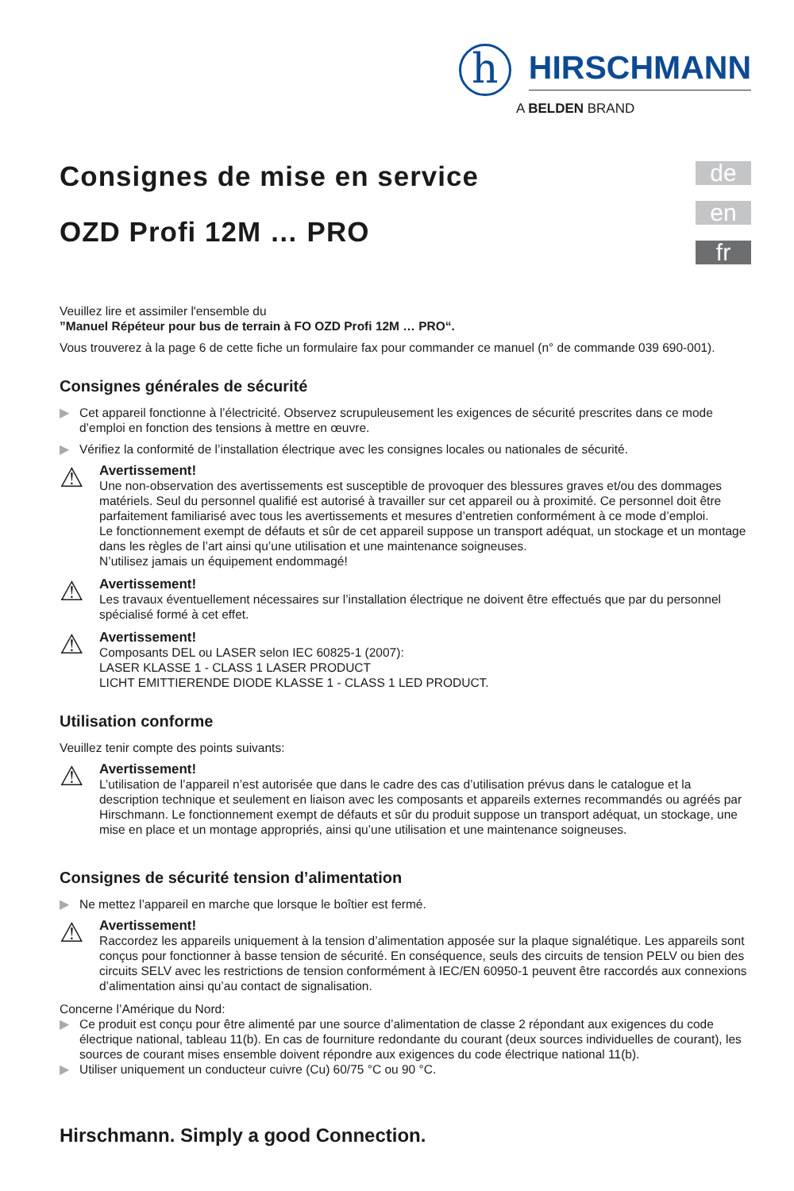h
HIRSCHMANN
A BELDEN BRAND
de
en
fr
Consignes de mise en service
OZD Profi 12M … PRO
Veuillez lire et assimiler l'ensemble du
”Manuel Répéteur pour bus de terrain à FO OZD Profi 12M … PRO“.
Vous trouverez à la page 6 de cette fiche un formulaire fax pour commander ce manuel (n° de commande 039 690-001).
Consignes générales de sécurité
▶ Cet appareil fonctionne à l’électricité. Observez scrupuleusement les exigences de sécurité prescrites dans ce mode d’emploi en fonction des tensions à mettre en œuvre.
▶ Vérifiez la conformité de l’installation électrique avec les consignes locales ou nationales de sécurité.
⚠
Avertissement!
Une non-observation des avertissements est susceptible de provoquer des blessures graves et/ou des dommages matériels. Seul du personnel qualifié est autorisé à travailler sur cet appareil ou à proximité. Ce personnel doit être parfaitement familiarisé avec tous les avertissements et mesures d’entretien conformément à ce mode d’emploi.
Le fonctionnement exempt de défauts et sûr de cet appareil suppose un transport adéquat, un stockage et un montage dans les règles de l’art ainsi qu’une utilisation et une maintenance soigneuses.
N’utilisez jamais un équipement endommagé!
⚠
Avertissement!
Les travaux éventuellement nécessaires sur l’installation électrique ne doivent être effectués que par du personnel spécialisé formé à cet effet.
⚠
Avertissement!
Composants DEL ou LASER selon IEC 60825-1 (2007):
LASER KLASSE 1 - CLASS 1 LASER PRODUCT
LICHT EMITTIERENDE DIODE KLASSE 1 - CLASS 1 LED PRODUCT.
Utilisation conforme
Veuillez tenir compte des points suivants:
⚠
Avertissement!
L’utilisation de l’appareil n’est autorisée que dans le cadre des cas d’utilisation prévus dans le catalogue et la description technique et seulement en liaison avec les composants et appareils externes recommandés ou agréés par Hirschmann. Le fonctionnement exempt de défauts et sûr du produit suppose un transport adéquat, un stockage, une mise en place et un montage appropriés, ainsi qu’une utilisation et une maintenance soigneuses.
Consignes de sécurité tension d’alimentation
▶ Ne mettez l’appareil en marche que lorsque le boîtier est fermé.
⚠
Avertissement!
Raccordez les appareils uniquement à la tension d’alimentation apposée sur la plaque signalétique. Les appareils sont conçus pour fonctionner à basse tension de sécurité. En conséquence, seuls des circuits de tension PELV ou bien des circuits SELV avec les restrictions de tension conformément à IEC/EN 60950-1 peuvent être raccordés aux connexions d’alimentation ainsi qu’au contact de signalisation.
Concerne l’Amérique du Nord:
▶ Ce produit est conçu pour être alimenté par une source d’alimentation de classe 2 répondant aux exigences du code électrique national, tableau 11(b). En cas de fourniture redondante du courant (deux sources individuelles de courant), les sources de courant mises ensemble doivent répondre aux exigences du code électrique national 11(b).
▶ Utiliser uniquement un conducteur cuivre (Cu) 60/75 °C ou 90 °C.
Hirschmann. Simply a good Connection.